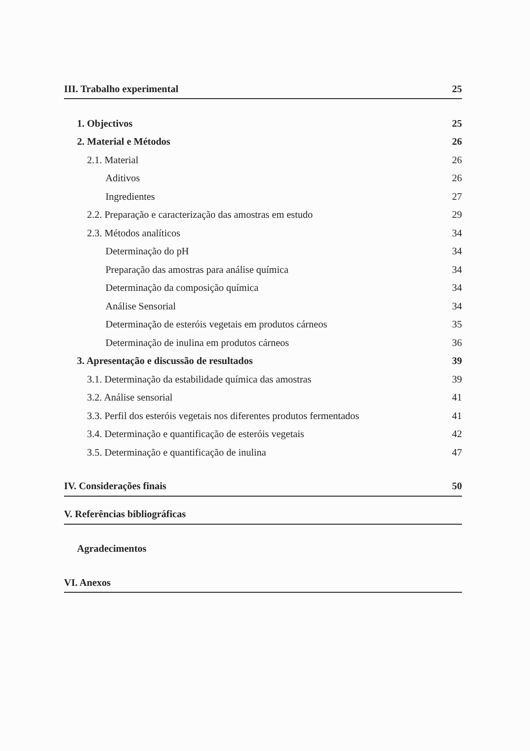III. Trabalho experimental 25
1. Objectivos 25
2. Material e Métodos 26
2.1. Material 26
Aditivos 26
Ingredientes 27
2.2. Preparação e caracterização das amostras em estudo 29
2.3. Métodos analíticos 34
Determinação do pH 34
Preparação das amostras para análise química 34
Determinação da composição química 34
Análise Sensorial 34
Determinação de esteróis vegetais em produtos cárneos 35
Determinação de inulina em produtos cárneos 36
3. Apresentação e discussão de resultados 39
3.1. Determinação da estabilidade química das amostras 39
3.2. Análise sensorial 41
3.3. Perfil dos esteróis vegetais nos diferentes produtos fermentados 41
3.4. Determinação e quantificação de esteróis vegetais 42
3.5. Determinação e quantificação de inulina 47
IV. Considerações finais 50
V. Referências bibliográficas
Agradecimentos
VI. Anexos